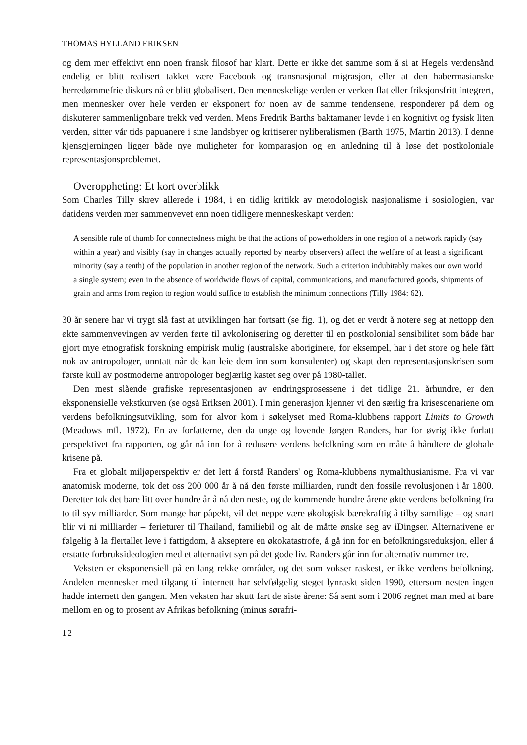THOMAS HYLLAND ERIKSEN
og dem mer effektivt enn noen fransk filosof har klart. Dette er ikke det samme som å si at Hegels verdensånd endelig er blitt realisert takket være Facebook og transnasjonal migrasjon, eller at den habermasianske herredømmefrie diskurs nå er blitt globalisert. Den menneskelige verden er verken flat eller friksjonsfritt integrert, men mennesker over hele verden er eksponert for noen av de samme tendensene, responderer på dem og diskuterer sammenlignbare trekk ved verden. Mens Fredrik Barths baktamaner levde i en kognitivt og fysisk liten verden, sitter vår tids papuanere i sine landsbyer og kritiserer nyliberalismen (Barth 1975, Martin 2013). I denne kjensgjerningen ligger både nye muligheter for komparasjon og en anledning til å løse det postkoloniale representasjonsproblemet.
Overoppheting: Et kort overblikk
Som Charles Tilly skrev allerede i 1984, i en tidlig kritikk av metodologisk nasjonalisme i sosiologien, var datidens verden mer sammenvevet enn noen tidligere menneskeskapt verden:
A sensible rule of thumb for connectedness might be that the actions of powerholders in one region of a network rapidly (say within a year) and visibly (say in changes actually reported by nearby observers) affect the welfare of at least a significant minority (say a tenth) of the population in another region of the network. Such a criterion indubitably makes our own world a single system; even in the absence of worldwide flows of capital, communications, and manufactured goods, shipments of grain and arms from region to region would suffice to establish the minimum connections (Tilly 1984: 62).
30 år senere har vi trygt slå fast at utviklingen har fortsatt (se fig. 1), og det er verdt å notere seg at nettopp den økte sammenvevingen av verden førte til avkolonisering og deretter til en postkolonial sensibilitet som både har gjort mye etnografisk forskning empirisk mulig (australske aboriginere, for eksempel, har i det store og hele fått nok av antropologer, unntatt når de kan leie dem inn som konsulenter) og skapt den representasjonskrisen som første kull av postmoderne antropologer begjærlig kastet seg over på 1980-tallet.
Den mest slående grafiske representasjonen av endringsprosessene i det tidlige 21. århundre, er den eksponensielle vekstkurven (se også Eriksen 2001). I min generasjon kjenner vi den særlig fra krisescenariene om verdens befolkningsutvikling, som for alvor kom i søkelyset med Roma-klubbens rapport Limits to Growth (Meadows mfl. 1972). En av forfatterne, den da unge og lovende Jørgen Randers, har for øvrig ikke forlatt perspektivet fra rapporten, og går nå inn for å redusere verdens befolkning som en måte å håndtere de globale krisene på.
Fra et globalt miljøperspektiv er det lett å forstå Randers' og Roma-klubbens nymalthusianisme. Fra vi var anatomisk moderne, tok det oss 200 000 år å nå den første milliarden, rundt den fossile revolusjonen i år 1800. Deretter tok det bare litt over hundre år å nå den neste, og de kommende hundre årene økte verdens befolkning fra to til syv milliarder. Som mange har påpekt, vil det neppe være økologisk bærekraftig å tilby samtlige – og snart blir vi ni milliarder – ferieturer til Thailand, familiebil og alt de måtte ønske seg av iDingser. Alternativene er følgelig å la flertallet leve i fattigdom, å akseptere en økokatastrofe, å gå inn for en befolkningsreduksjon, eller å erstatte forbruksideologien med et alternativt syn på det gode liv. Randers går inn for alternativ nummer tre.
Veksten er eksponensiell på en lang rekke områder, og det som vokser raskest, er ikke verdens befolkning. Andelen mennesker med tilgang til internett har selvfølgelig steget lynraskt siden 1990, ettersom nesten ingen hadde internett den gangen. Men veksten har skutt fart de siste årene: Så sent som i 2006 regnet man med at bare mellom en og to prosent av Afrikas befolkning (minus sørafri-
12